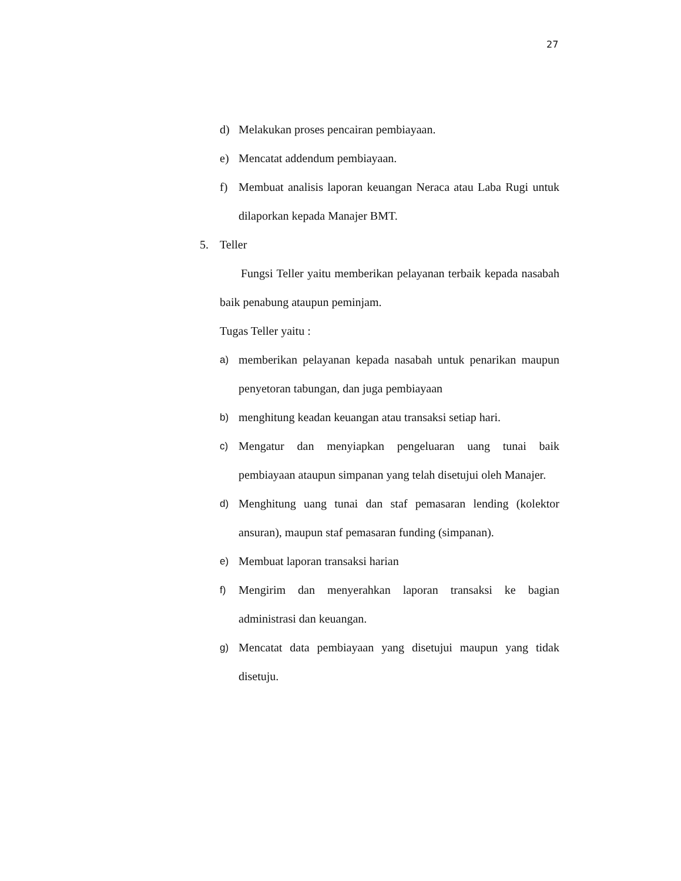27
d) Melakukan proses pencairan pembiayaan.
e) Mencatat addendum pembiayaan.
f) Membuat analisis laporan keuangan Neraca atau Laba Rugi untuk dilaporkan kepada Manajer BMT.
5. Teller
Fungsi Teller yaitu memberikan pelayanan terbaik kepada nasabah baik penabung ataupun peminjam.
Tugas Teller yaitu :
a) memberikan pelayanan kepada nasabah untuk penarikan maupun penyetoran tabungan, dan juga pembiayaan
b) menghitung keadan keuangan atau transaksi setiap hari.
c) Mengatur dan menyiapkan pengeluaran uang tunai baik pembiayaan ataupun simpanan yang telah disetujui oleh Manajer.
d) Menghitung uang tunai dan staf pemasaran lending (kolektor ansuran), maupun staf pemasaran funding (simpanan).
e) Membuat laporan transaksi harian
f) Mengirim dan menyerahkan laporan transaksi ke bagian administrasi dan keuangan.
g) Mencatat data pembiayaan yang disetujui maupun yang tidak disetuju.